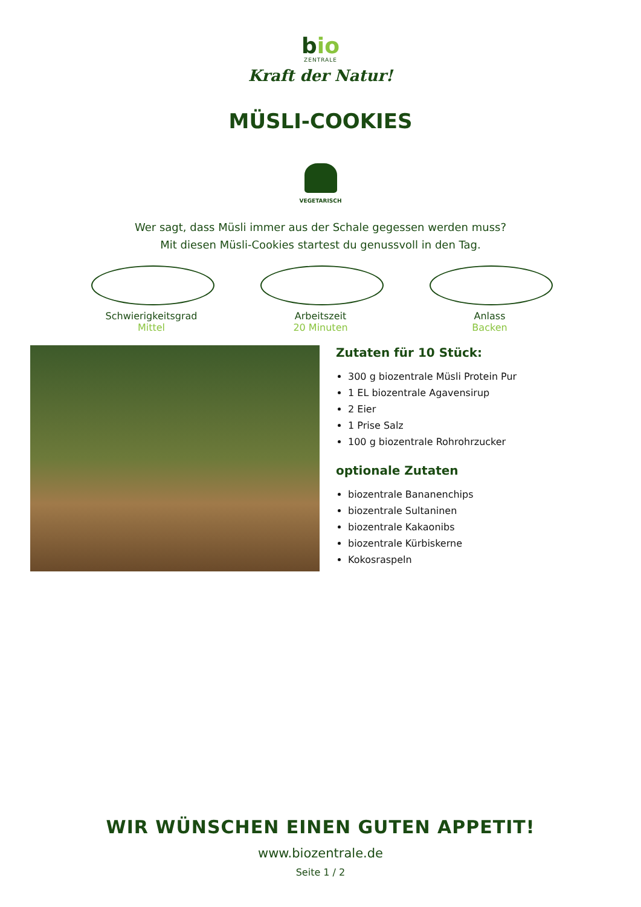bio
ZENTRALE
Kraft der Natur!
MÜSLI-COOKIES
VEGETARISCH
Wer sagt, dass Müsli immer aus der Schale gegessen werden muss?
Mit diesen Müsli-Cookies startest du genussvoll in den Tag.
Schwierigkeitsgrad
Mittel
Arbeitszeit
20 Minuten
Anlass
Backen
Zutaten für 10 Stück:
300 g biozentrale Müsli Protein Pur
1 EL biozentrale Agavensirup
2 Eier
1 Prise Salz
100 g biozentrale Rohrohrzucker
optionale Zutaten
biozentrale Bananenchips
biozentrale Sultaninen
biozentrale Kakaonibs
biozentrale Kürbiskerne
Kokosraspeln
WIR WÜNSCHEN EINEN GUTEN APPETIT!
www.biozentrale.de
Seite 1 / 2